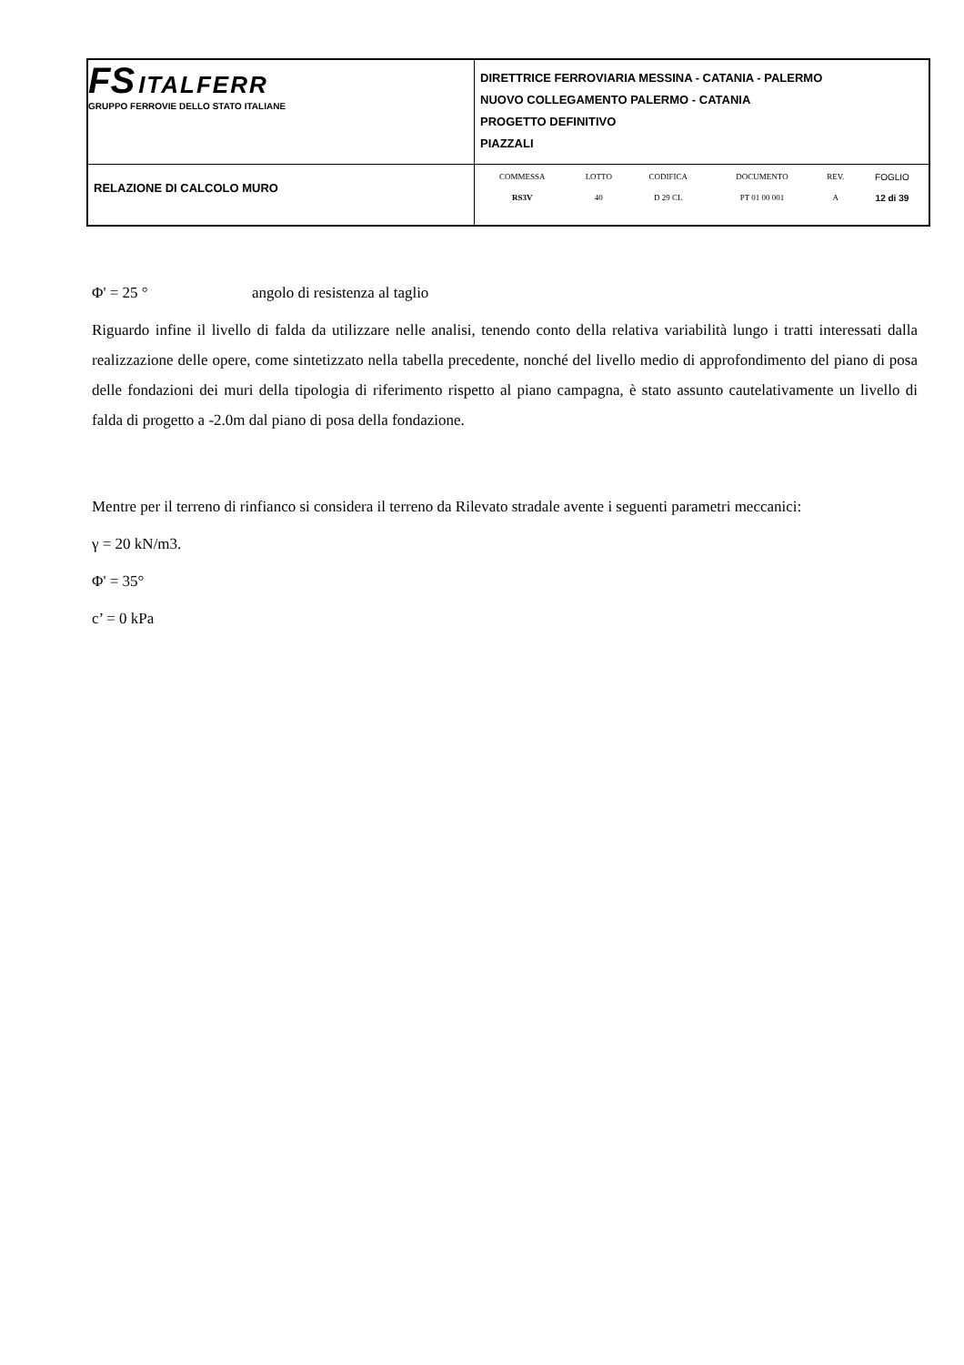| FS ITALFERR GRUPPO FERROVIE DELLO STATO ITALIANE | DIRETTRICE FERROVIARIA MESSINA - CATANIA - PALERMO NUOVO COLLEGAMENTO PALERMO - CATANIA PROGETTO DEFINITIVO PIAZZALI |
| RELAZIONE DI CALCOLO MURO | / COMMESSA / LOTTO / CODIFICA / DOCUMENTO / REV. / FOGLIO / / RS3V / 40 / D 29 CL / PT 01 00 001 / A / 12 di 39 / |
Φ' = 25 ° angolo di resistenza al taglio
Riguardo infine il livello di falda da utilizzare nelle analisi, tenendo conto della relativa variabilità lungo i tratti interessati dalla realizzazione delle opere, come sintetizzato nella tabella precedente, nonché del livello medio di approfondimento del piano di posa delle fondazioni dei muri della tipologia di riferimento rispetto al piano campagna, è stato assunto cautelativamente un livello di falda di progetto a -2.0m dal piano di posa della fondazione.
Mentre per il terreno di rinfianco si considera il terreno da Rilevato stradale avente i seguenti parametri meccanici:
γ = 20 kN/m3.
Φ' = 35°
c’ = 0 kPa